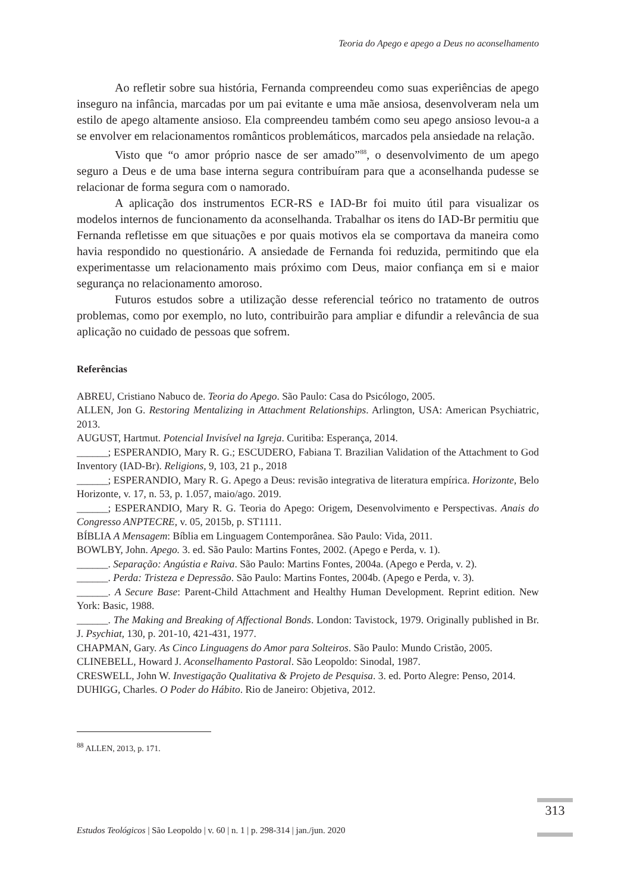Teoria do Apego e apego a Deus no aconselhamento
Ao refletir sobre sua história, Fernanda compreendeu como suas experiências de apego inseguro na infância, marcadas por um pai evitante e uma mãe ansiosa, desenvolveram nela um estilo de apego altamente ansioso. Ela compreendeu também como seu apego ansioso levou-a a se envolver em relacionamentos românticos problemáticos, marcados pela ansiedade na relação.
Visto que “o amor próprio nasce de ser amado”<sup>88</sup>, o desenvolvimento de um apego seguro a Deus e de uma base interna segura contribuíram para que a aconselhanda pudesse se relacionar de forma segura com o namorado.
A aplicação dos instrumentos ECR-RS e IAD-Br foi muito útil para visualizar os modelos internos de funcionamento da aconselhanda. Trabalhar os itens do IAD-Br permitiu que Fernanda refletisse em que situações e por quais motivos ela se comportava da maneira como havia respondido no questionário. A ansiedade de Fernanda foi reduzida, permitindo que ela experimentasse um relacionamento mais próximo com Deus, maior confiança em si e maior segurança no relacionamento amoroso.
Futuros estudos sobre a utilização desse referencial teórico no tratamento de outros problemas, como por exemplo, no luto, contribuirão para ampliar e difundir a relevância de sua aplicação no cuidado de pessoas que sofrem.
Referências
ABREU, Cristiano Nabuco de. Teoria do Apego. São Paulo: Casa do Psicólogo, 2005.
ALLEN, Jon G. Restoring Mentalizing in Attachment Relationships. Arlington, USA: American Psychiatric, 2013.
AUGUST, Hartmut. Potencial Invisível na Igreja. Curitiba: Esperança, 2014.
______; ESPERANDIO, Mary R. G.; ESCUDERO, Fabiana T. Brazilian Validation of the Attachment to God Inventory (IAD-Br). Religions, 9, 103, 21 p., 2018
______; ESPERANDIO, Mary R. G. Apego a Deus: revisão integrativa de literatura empírica. Horizonte, Belo Horizonte, v. 17, n. 53, p. 1.057, maio/ago. 2019.
______; ESPERANDIO, Mary R. G. Teoria do Apego: Origem, Desenvolvimento e Perspectivas. Anais do Congresso ANPTECRE, v. 05, 2015b, p. ST1111.
BÍBLIA A Mensagem: Bíblia em Linguagem Contemporânea. São Paulo: Vida, 2011.
BOWLBY, John. Apego. 3. ed. São Paulo: Martins Fontes, 2002. (Apego e Perda, v. 1).
______. Separação: Angústia e Raiva. São Paulo: Martins Fontes, 2004a. (Apego e Perda, v. 2).
______. Perda: Tristeza e Depressão. São Paulo: Martins Fontes, 2004b. (Apego e Perda, v. 3).
______. A Secure Base: Parent-Child Attachment and Healthy Human Development. Reprint edition. New York: Basic, 1988.
______. The Making and Breaking of Affectional Bonds. London: Tavistock, 1979. Originally published in Br. J. Psychiat, 130, p. 201-10, 421-431, 1977.
CHAPMAN, Gary. As Cinco Linguagens do Amor para Solteiros. São Paulo: Mundo Cristão, 2005.
CLINEBELL, Howard J. Aconselhamento Pastoral. São Leopoldo: Sinodal, 1987.
CRESWELL, John W. Investigação Qualitativa & Projeto de Pesquisa. 3. ed. Porto Alegre: Penso, 2014.
DUHIGG, Charles. O Poder do Hábito. Rio de Janeiro: Objetiva, 2012.
<sup>88</sup> ALLEN, 2013, p. 171.
Estudos Teológicos | São Leopoldo | v. 60 | n. 1 | p. 298-314 | jan./jun. 2020
313